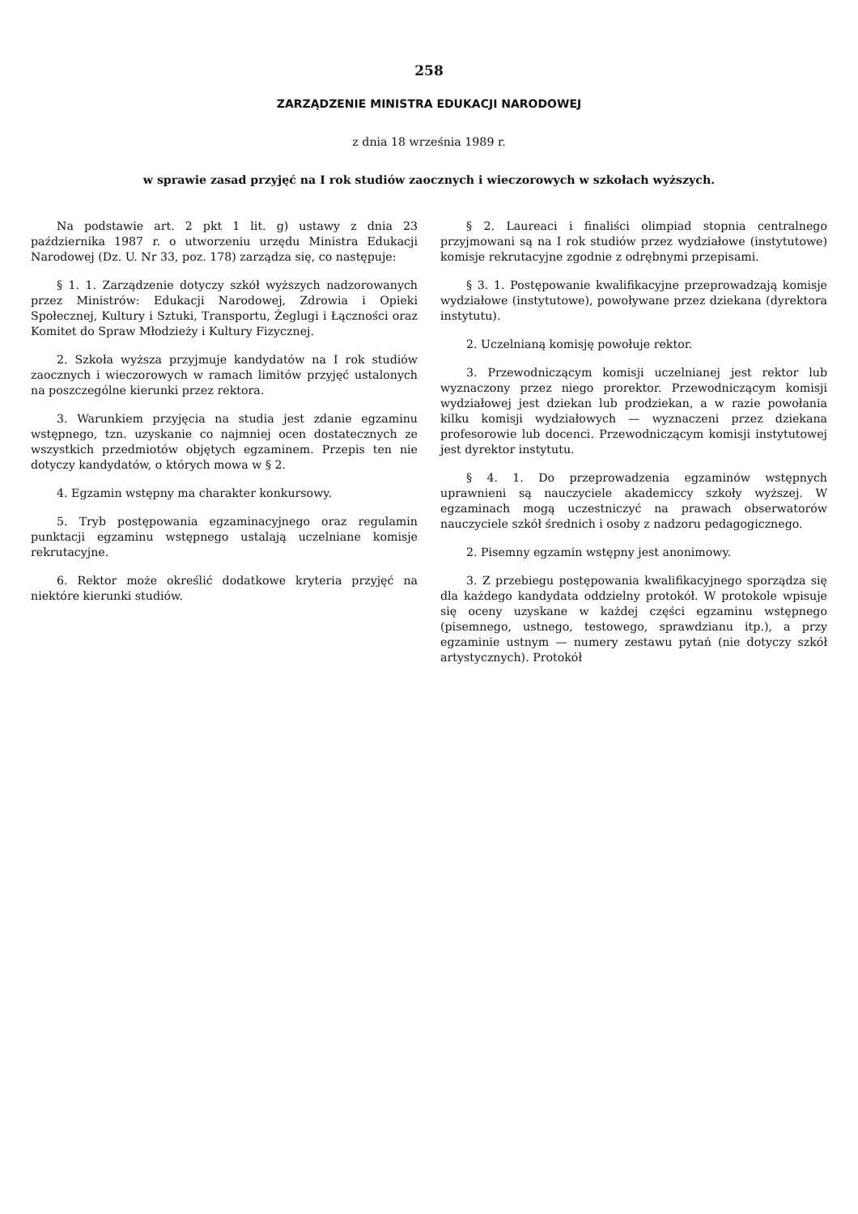258
ZARZĄDZENIE MINISTRA EDUKACJI NARODOWEJ
z dnia 18 września 1989 r.
w sprawie zasad przyjęć na I rok studiów zaocznych i wieczorowych w szkołach wyższych.
Na podstawie art. 2 pkt 1 lit. g) ustawy z dnia 23 października 1987 r. o utworzeniu urzędu Ministra Edukacji Narodowej (Dz. U. Nr 33, poz. 178) zarządza się, co następuje:
§ 1. 1. Zarządzenie dotyczy szkół wyższych nadzorowanych przez Ministrów: Edukacji Narodowej, Zdrowia i Opieki Społecznej, Kultury i Sztuki, Transportu, Żeglugi i Łączności oraz Komitet do Spraw Młodzieży i Kultury Fizycznej.
2. Szkoła wyższa przyjmuje kandydatów na I rok studiów zaocznych i wieczorowych w ramach limitów przyjęć ustalonych na poszczególne kierunki przez rektora.
3. Warunkiem przyjęcia na studia jest zdanie egzaminu wstępnego, tzn. uzyskanie co najmniej ocen dostatecznych ze wszystkich przedmiotów objętych egzaminem. Przepis ten nie dotyczy kandydatów, o których mowa w § 2.
4. Egzamin wstępny ma charakter konkursowy.
5. Tryb postępowania egzaminacyjnego oraz regulamin punktacji egzaminu wstępnego ustalają uczelniane komisje rekrutacyjne.
6. Rektor może określić dodatkowe kryteria przyjęć na niektóre kierunki studiów.
§ 2. Laureaci i finaliści olimpiad stopnia centralnego przyjmowani są na I rok studiów przez wydziałowe (instytutowe) komisje rekrutacyjne zgodnie z odrębnymi przepisami.
§ 3. 1. Postępowanie kwalifikacyjne przeprowadzają komisje wydziałowe (instytutowe), powoływane przez dziekana (dyrektora instytutu).
2. Uczelnianą komisję powołuje rektor.
3. Przewodniczącym komisji uczelnianej jest rektor lub wyznaczony przez niego prorektor. Przewodniczącym komisji wydziałowej jest dziekan lub prodziekan, a w razie powołania kilku komisji wydziałowych — wyznaczeni przez dziekana profesorowie lub docenci. Przewodniczącym komisji instytutowej jest dyrektor instytutu.
§ 4. 1. Do przeprowadzenia egzaminów wstępnych uprawnieni są nauczyciele akademiccy szkoły wyższej. W egzaminach mogą uczestniczyć na prawach obserwatorów nauczyciele szkół średnich i osoby z nadzoru pedagogicznego.
2. Pisemny egzamin wstępny jest anonimowy.
3. Z przebiegu postępowania kwalifikacyjnego sporządza się dla każdego kandydata oddzielny protokół. W protokole wpisuje się oceny uzyskane w każdej części egzaminu wstępnego (pisemnego, ustnego, testowego, sprawdzianu itp.), a przy egzaminie ustnym — numery zestawu pytań (nie dotyczy szkół artystycznych). Protokół